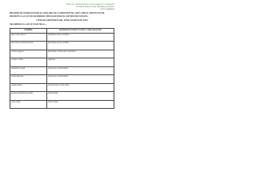"2024, Año del Bicentenario de la Integración de Oaxaca"
Comisión de Economía, Industria y Comercio
LXVI Legislatura
REUNIÓN DE TRABAJO PARA EL ANÁLISIS DE LA INICIATIVA No. 1837, CON EL PROYECTO DE DECRETO A LA LEY DE ECONOMÍA CIRCULAR PARA EL ESTADO DE OAXACA.
LISTA DE ASISTENCIA DEL 09 DE AGOSTO DE 2024
CELEBRADA A LAS 10:00 EN SALA...
| NOMBRE | DEPENDENCIA/INSTITUCIÓN U ORGANIZACIÓN |
| --- | --- |
| Dip. Carlos Olson | Presidente de la Comisión |
| Dip. María Antonieta Pérez | Secretaria de la Comisión |
| Romina Aguirre | Secretaria Técnica de la Comisión |
| Jocelyn Tostes | Diputado |
| Sebastián López | Asesor Dip. Carlos Olson |
| Carlos Olivares | Asesor Dip. Carlos Olson |
| Paulina Olson | Asesora Dip. Carlos Olson |
| Enrique Gutiérrez Bonardo | COPARMEX |
| René Alday | COPARMEX |